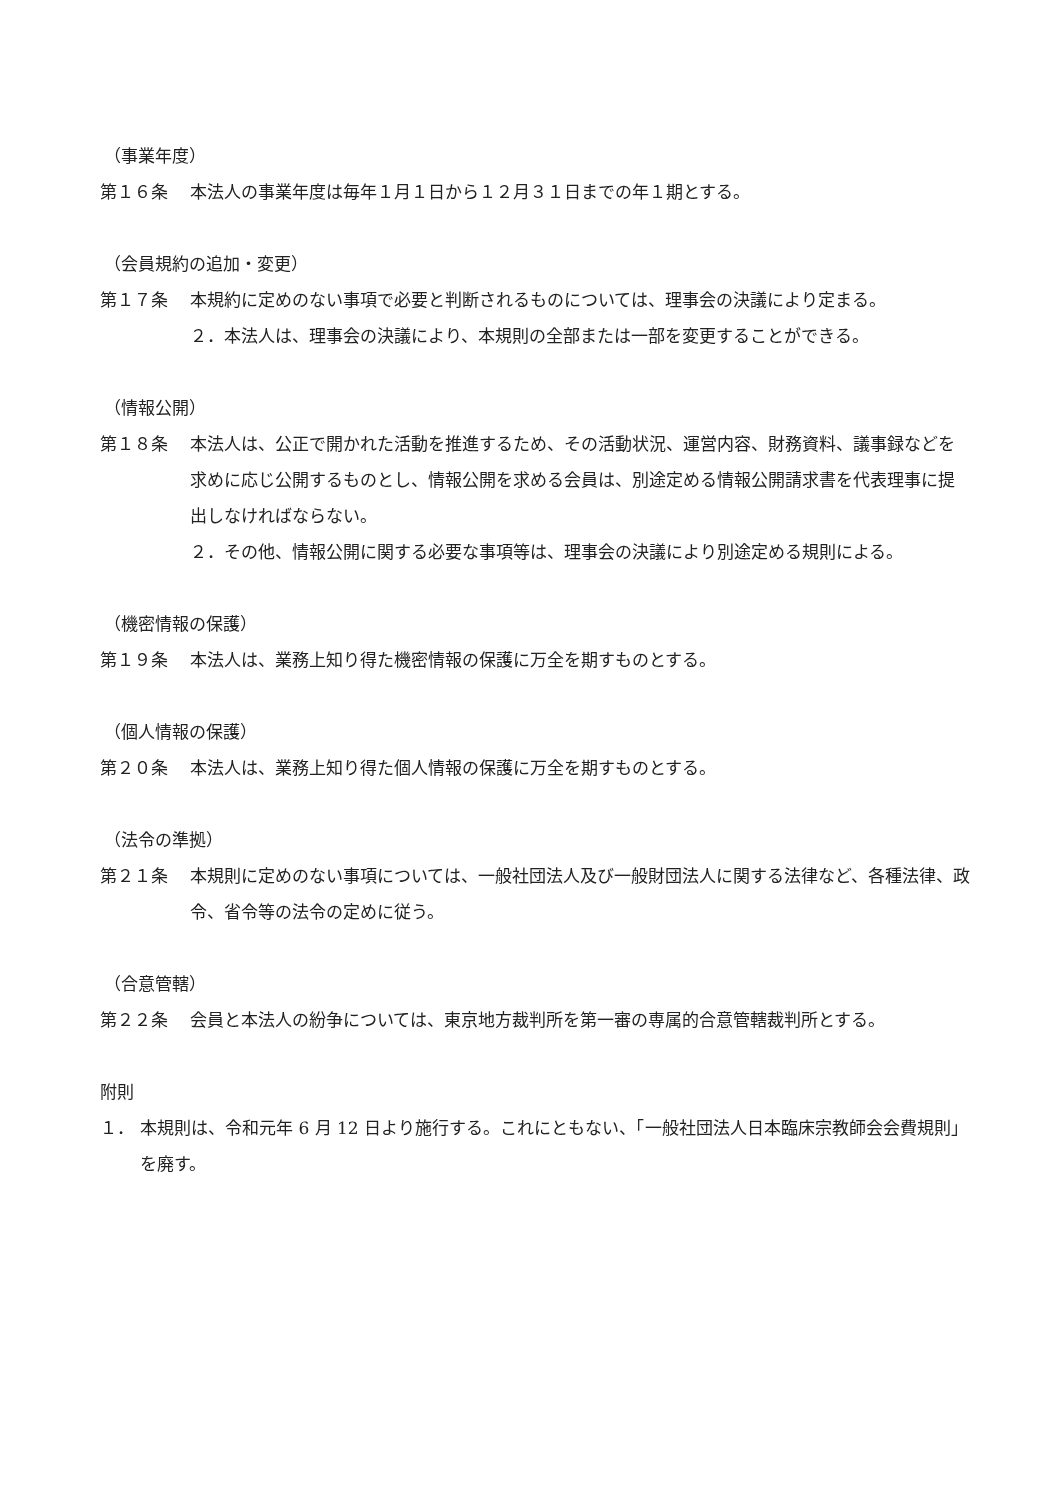（事業年度）
第１６条 本法人の事業年度は毎年１月１日から１２月３１日までの年１期とする。
（会員規約の追加・変更）
第１７条 本規約に定めのない事項で必要と判断されるものについては、理事会の決議により定まる。
２．本法人は、理事会の決議により、本規則の全部または一部を変更することができる。
（情報公開）
第１８条 本法人は、公正で開かれた活動を推進するため、その活動状況、運営内容、財務資料、議事録などを求めに応じ公開するものとし、情報公開を求める会員は、別途定める情報公開請求書を代表理事に提出しなければならない。
２．その他、情報公開に関する必要な事項等は、理事会の決議により別途定める規則による。
（機密情報の保護）
第１９条 本法人は、業務上知り得た機密情報の保護に万全を期すものとする。
（個人情報の保護）
第２０条 本法人は、業務上知り得た個人情報の保護に万全を期すものとする。
（法令の準拠）
第２１条 本規則に定めのない事項については、一般社団法人及び一般財団法人に関する法律など、各種法律、政令、省令等の法令の定めに従う。
（合意管轄）
第２２条 会員と本法人の紛争については、東京地方裁判所を第一審の専属的合意管轄裁判所とする。
附則
１． 本規則は、令和元年 6 月 12 日より施行する。これにともない、「一般社団法人日本臨床宗教師会会費規則」を廃す。